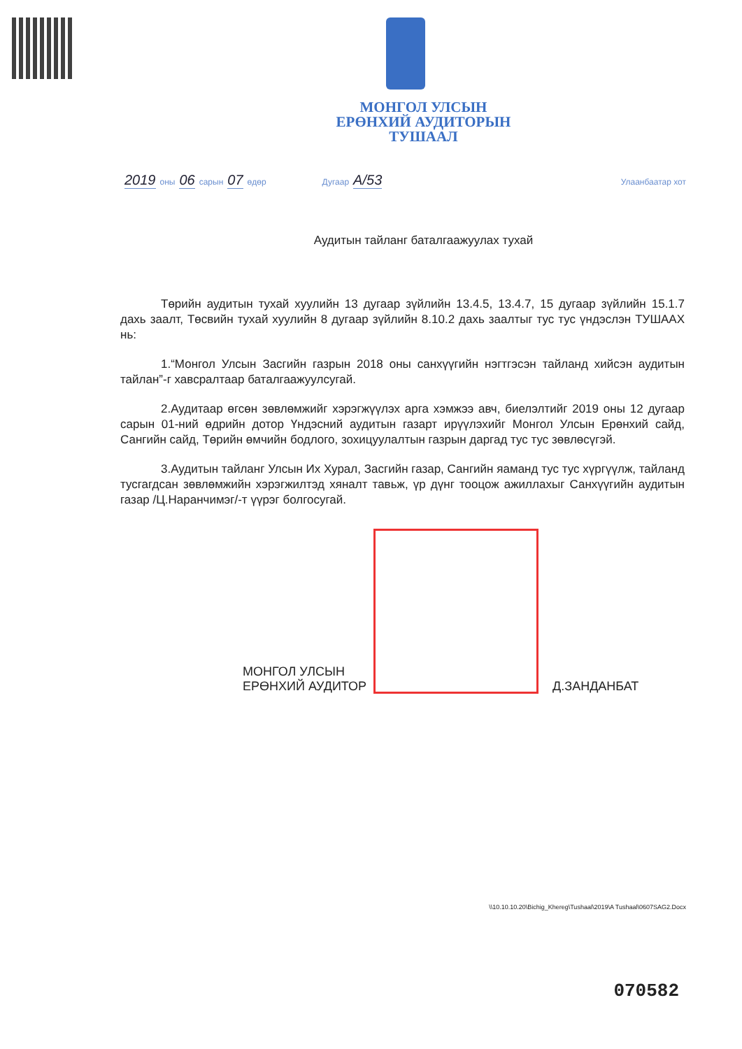МОНГОЛ УЛСЫН
ЕРӨНХИЙ АУДИТОРЫН
ТУШААЛ
2019 оны 06 сарын 07 өдөр Дугаар А/53 Улаанбаатар хот
Аудитын тайланг баталгаажуулах тухай
Төрийн аудитын тухай хуулийн 13 дугаар зүйлийн 13.4.5, 13.4.7, 15 дугаар зүйлийн 15.1.7 дахь заалт, Төсвийн тухай хуулийн 8 дугаар зүйлийн 8.10.2 дахь заалтыг тус тус үндэслэн ТУШААХ нь:
1.“Монгол Улсын Засгийн газрын 2018 оны санхүүгийн нэгтгэсэн тайланд хийсэн аудитын тайлан”-г хавсралтаар баталгаажуулсугай.
2.Аудитаар өгсөн зөвлөмжийг хэрэгжүүлэх арга хэмжээ авч, биелэлтийг 2019 оны 12 дугаар сарын 01-ний өдрийн дотор Үндэсний аудитын газарт ирүүлэхийг Монгол Улсын Ерөнхий сайд, Сангийн сайд, Төрийн өмчийн бодлого, зохицуулалтын газрын даргад тус тус зөвлөсүгэй.
3.Аудитын тайланг Улсын Их Хурал, Засгийн газар, Сангийн яаманд тус тус хүргүүлж, тайланд тусгагдсан зөвлөмжийн хэрэгжилтэд хяналт тавьж, үр дүнг тооцож ажиллахыг Санхүүгийн аудитын газар /Ц.Наранчимэг/-т үүрэг болгосугай.
МОНГОЛ УЛСЫН
ЕРӨНХИЙ АУДИТОР
Д.ЗАНДАНБАТ
\\10.10.10.20\Bichig_Khereg\Tushaal\2019\A Tushaal\0607SAG2.Docx
070582